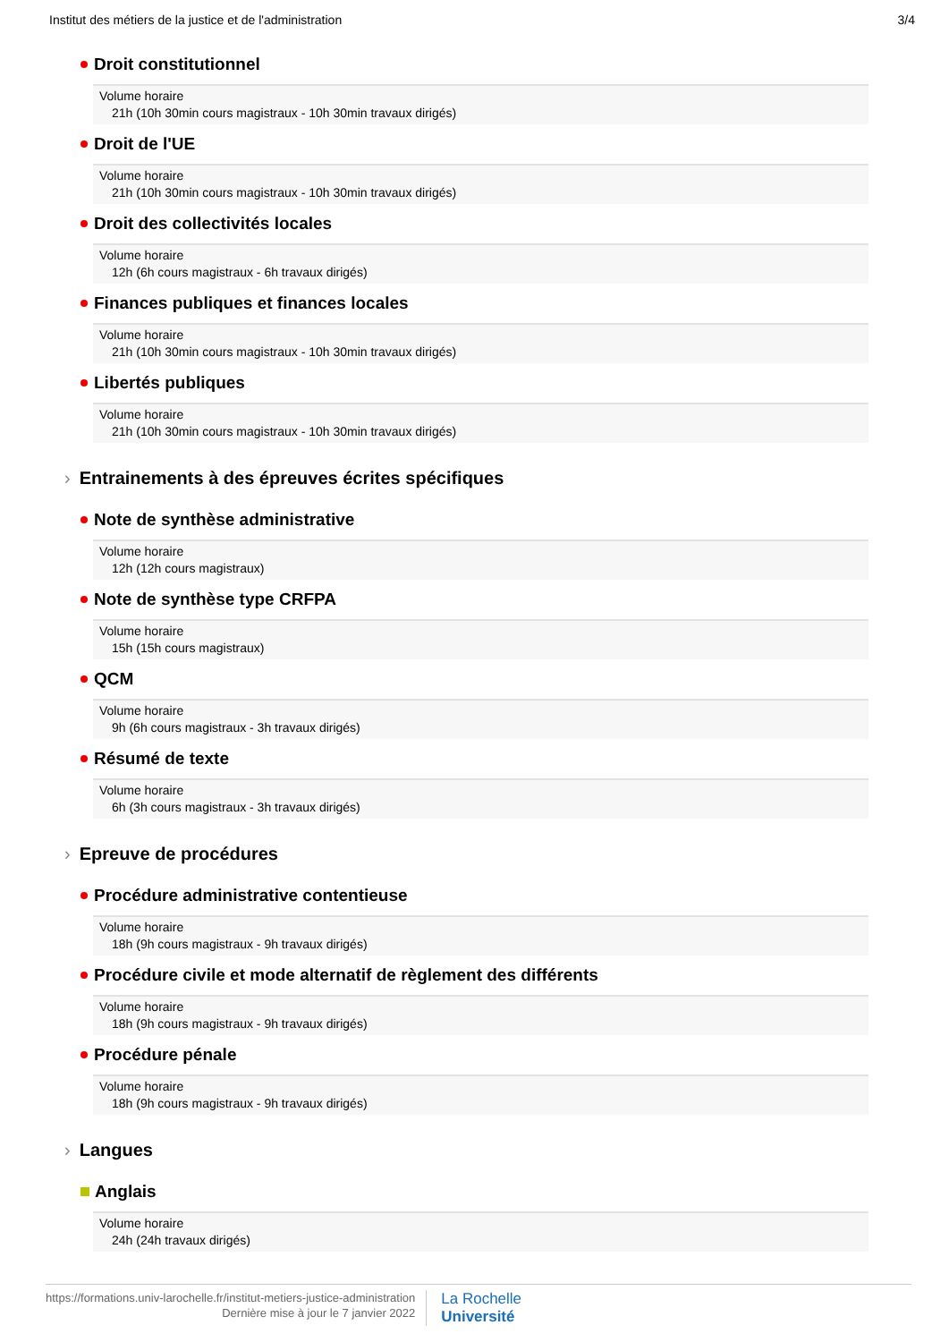Institut des métiers de la justice et de l'administration 3/4
Droit constitutionnel
Volume horaire
21h (10h 30min cours magistraux - 10h 30min travaux dirigés)
Droit de l'UE
Volume horaire
21h (10h 30min cours magistraux - 10h 30min travaux dirigés)
Droit des collectivités locales
Volume horaire
12h (6h cours magistraux - 6h travaux dirigés)
Finances publiques et finances locales
Volume horaire
21h (10h 30min cours magistraux - 10h 30min travaux dirigés)
Libertés publiques
Volume horaire
21h (10h 30min cours magistraux - 10h 30min travaux dirigés)
› Entrainements à des épreuves écrites spécifiques
Note de synthèse administrative
Volume horaire
12h (12h cours magistraux)
Note de synthèse type CRFPA
Volume horaire
15h (15h cours magistraux)
QCM
Volume horaire
9h (6h cours magistraux - 3h travaux dirigés)
Résumé de texte
Volume horaire
6h (3h cours magistraux - 3h travaux dirigés)
› Epreuve de procédures
Procédure administrative contentieuse
Volume horaire
18h (9h cours magistraux - 9h travaux dirigés)
Procédure civile et mode alternatif de règlement des différents
Volume horaire
18h (9h cours magistraux - 9h travaux dirigés)
Procédure pénale
Volume horaire
18h (9h cours magistraux - 9h travaux dirigés)
› Langues
Anglais
Volume horaire
24h (24h travaux dirigés)
https://formations.univ-larochelle.fr/institut-metiers-justice-administration
Dernière mise à jour le 7 janvier 2022
La Rochelle
Université